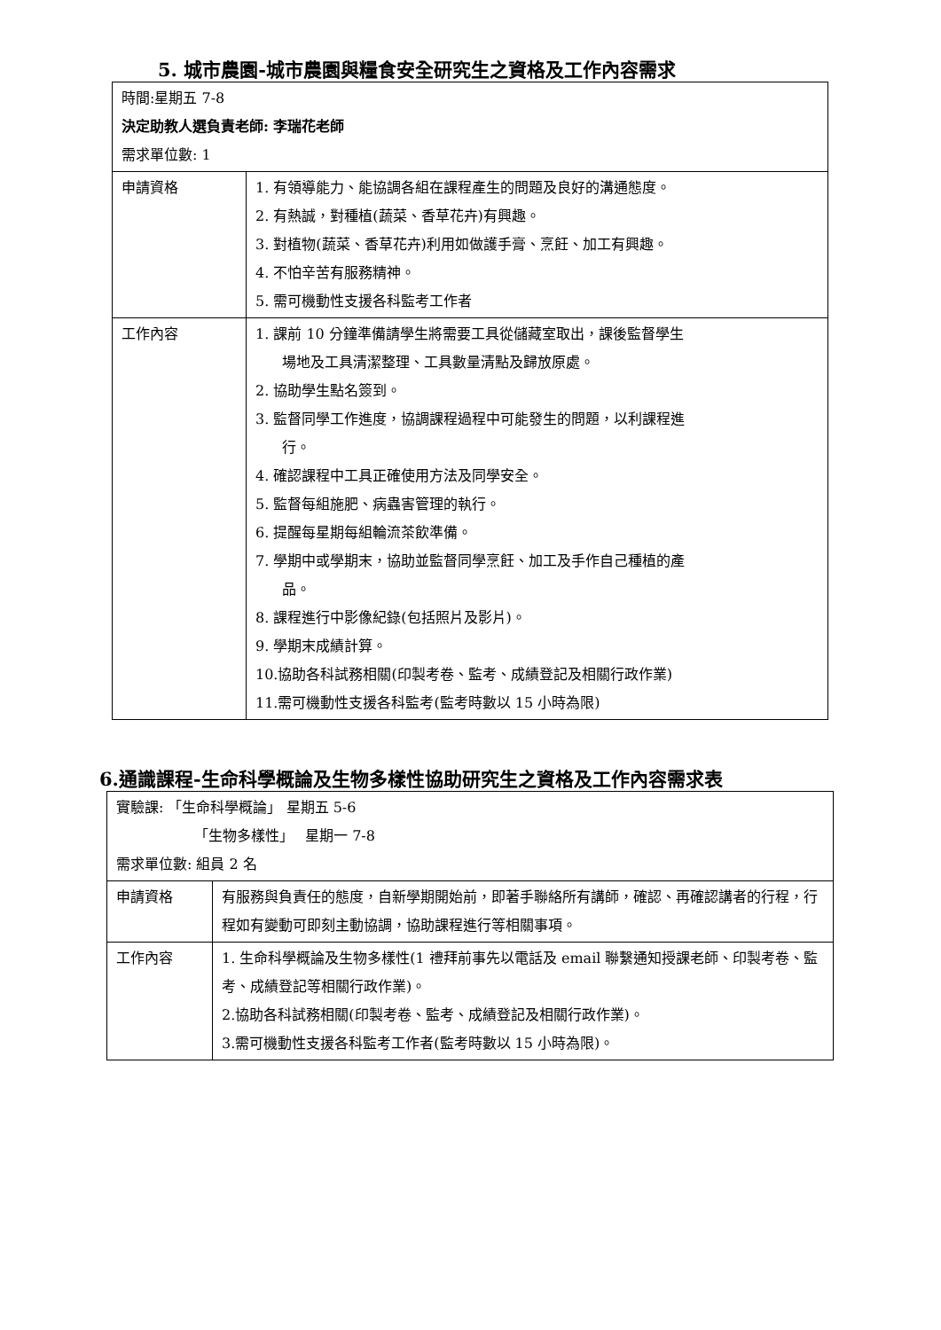5. 城市農園-城市農園與糧食安全研究生之資格及工作內容需求
| 時間:星期五 7-8 決定助教人選負責老師: 李瑞花老師 需求單位數: 1 | |
| 申請資格 | 1. 有領導能力、能協調各組在課程產生的問題及良好的溝通態度。 2. 有熱誠，對種植(蔬菜、香草花卉)有興趣。 3. 對植物(蔬菜、香草花卉)利用如做護手膏、烹飪、加工有興趣。 4. 不怕辛苦有服務精神。 5. 需可機動性支援各科監考工作者 |
| 工作內容 | 1. 課前 10 分鐘準備請學生將需要工具從儲藏室取出，課後監督學生 場地及工具清潔整理、工具數量清點及歸放原處。 2. 協助學生點名簽到。 3. 監督同學工作進度，協調課程過程中可能發生的問題，以利課程進 行。 4. 確認課程中工具正確使用方法及同學安全。 5. 監督每組施肥、病蟲害管理的執行。 6. 提醒每星期每組輪流茶飲準備。 7. 學期中或學期末，協助並監督同學烹飪、加工及手作自己種植的產 品。 8. 課程進行中影像紀錄(包括照片及影片)。 9. 學期末成績計算。 10.協助各科試務相關(印製考卷、監考、成績登記及相關行政作業) 11.需可機動性支援各科監考(監考時數以 15 小時為限) |
6.通識課程-生命科學概論及生物多樣性協助研究生之資格及工作內容需求表
| 實驗課: 「生命科學概論」 星期五 5-6 「生物多樣性」 星期一 7-8 需求單位數: 組員 2 名 | |
| 申請資格 | 有服務與負責任的態度，自新學期開始前，即著手聯絡所有講師，確認、再確認講者的行程，行程如有變動可即刻主動協調，協助課程進行等相關事項。 |
| 工作內容 | 1. 生命科學概論及生物多樣性(1 禮拜前事先以電話及 email 聯繫通知授課老師、印製考卷、監考、成績登記等相關行政作業)。 2.協助各科試務相關(印製考卷、監考、成績登記及相關行政作業)。 3.需可機動性支援各科監考工作者(監考時數以 15 小時為限)。 |